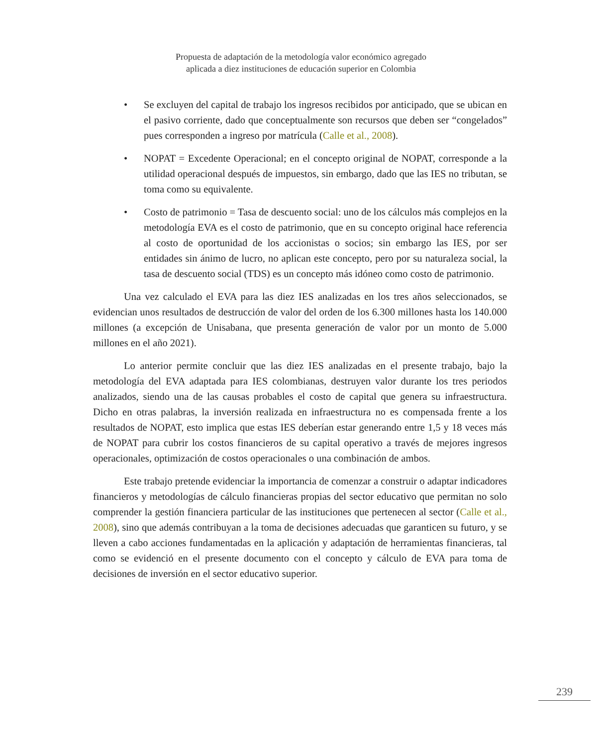Propuesta de adaptación de la metodología valor económico agregado
aplicada a diez instituciones de educación superior en Colombia
• Se excluyen del capital de trabajo los ingresos recibidos por anticipado, que se ubican en el pasivo corriente, dado que conceptualmente son recursos que deben ser “congelados” pues corresponden a ingreso por matrícula (Calle et al., 2008).
• NOPAT = Excedente Operacional; en el concepto original de NOPAT, corresponde a la utilidad operacional después de impuestos, sin embargo, dado que las IES no tributan, se toma como su equivalente.
• Costo de patrimonio = Tasa de descuento social: uno de los cálculos más complejos en la metodología EVA es el costo de patrimonio, que en su concepto original hace referencia al costo de oportunidad de los accionistas o socios; sin embargo las IES, por ser entidades sin ánimo de lucro, no aplican este concepto, pero por su naturaleza social, la tasa de descuento social (TDS) es un concepto más idóneo como costo de patrimonio.
Una vez calculado el EVA para las diez IES analizadas en los tres años seleccionados, se evidencian unos resultados de destrucción de valor del orden de los 6.300 millones hasta los 140.000 millones (a excepción de Unisabana, que presenta generación de valor por un monto de 5.000 millones en el año 2021).
Lo anterior permite concluir que las diez IES analizadas en el presente trabajo, bajo la metodología del EVA adaptada para IES colombianas, destruyen valor durante los tres periodos analizados, siendo una de las causas probables el costo de capital que genera su infraestructura. Dicho en otras palabras, la inversión realizada en infraestructura no es compensada frente a los resultados de NOPAT, esto implica que estas IES deberían estar generando entre 1,5 y 18 veces más de NOPAT para cubrir los costos financieros de su capital operativo a través de mejores ingresos operacionales, optimización de costos operacionales o una combinación de ambos.
Este trabajo pretende evidenciar la importancia de comenzar a construir o adaptar indicadores financieros y metodologías de cálculo financieras propias del sector educativo que permitan no solo comprender la gestión financiera particular de las instituciones que pertenecen al sector (Calle et al., 2008), sino que además contribuyan a la toma de decisiones adecuadas que garanticen su futuro, y se lleven a cabo acciones fundamentadas en la aplicación y adaptación de herramientas financieras, tal como se evidenció en el presente documento con el concepto y cálculo de EVA para toma de decisiones de inversión en el sector educativo superior.
239